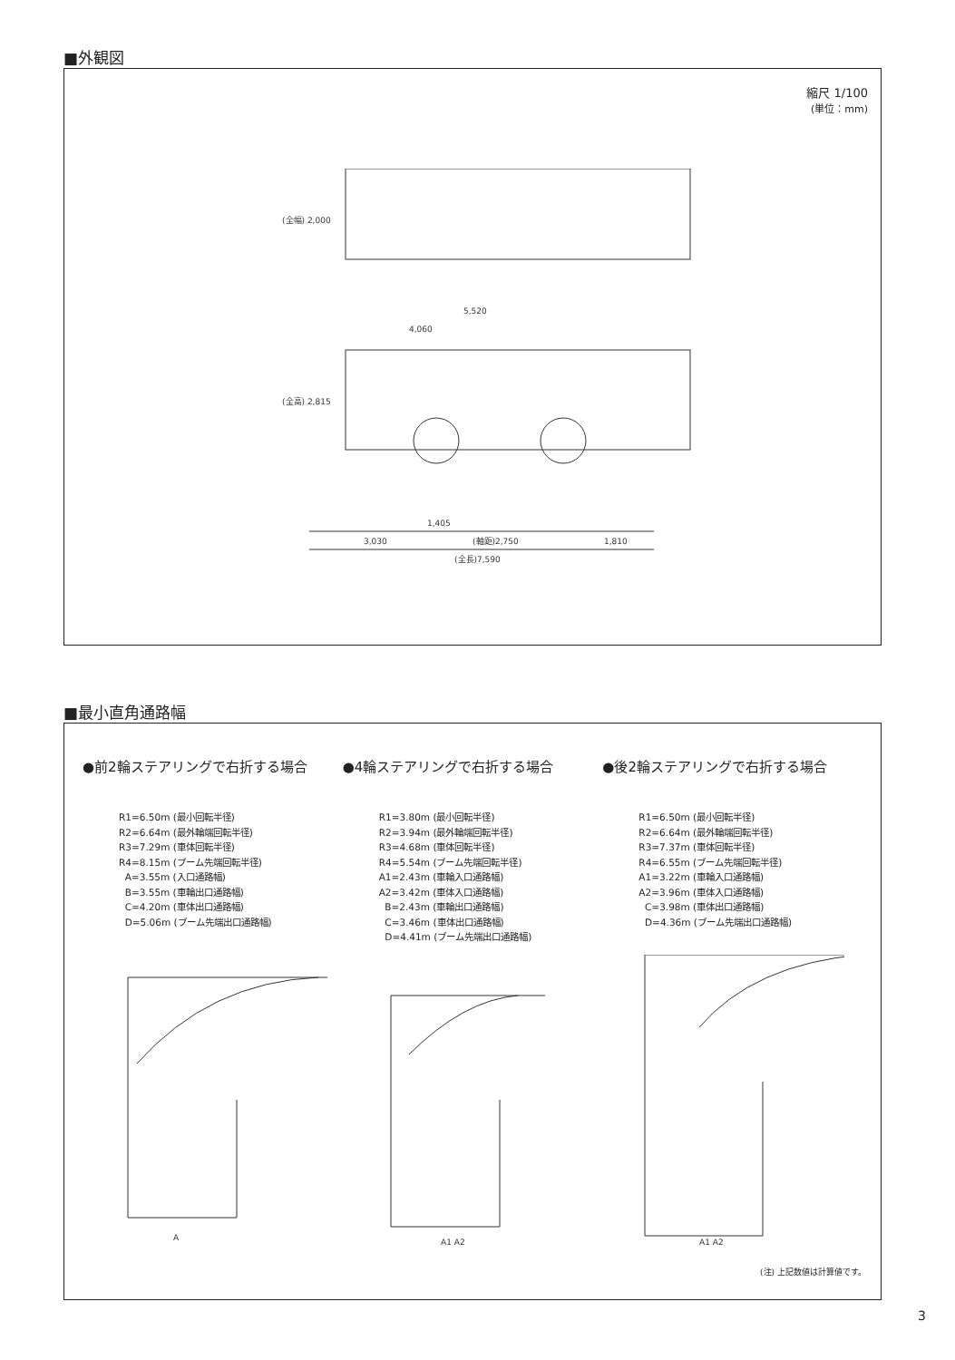■外観図
縮尺 1/100
(単位：mm)
1,405
3,030
(軸距)2,750
1,810
(全長)7,590
5,520
4,060
(全幅) 2,000
(全高) 2,815
■最小直角通路幅
●前2輪ステアリングで右折する場合
R1=6.50m (最小回転半径) R2=6.64m (最外輪端回転半径) R3=7.29m (車体回転半径) R4=8.15m (ブーム先端回転半径) A=3.55m (入口通路幅) B=3.55m (車輪出口通路幅) C=4.20m (車体出口通路幅) D=5.06m (ブーム先端出口通路幅)
●4輪ステアリングで右折する場合
R1=3.80m (最小回転半径) R2=3.94m (最外輪端回転半径) R3=4.68m (車体回転半径) R4=5.54m (ブーム先端回転半径) A1=2.43m (車輪入口通路幅) A2=3.42m (車体入口通路幅) B=2.43m (車輪出口通路幅) C=3.46m (車体出口通路幅) D=4.41m (ブーム先端出口通路幅)
●後2輪ステアリングで右折する場合
R1=6.50m (最小回転半径) R2=6.64m (最外輪端回転半径) R3=7.37m (車体回転半径) R4=6.55m (ブーム先端回転半径) A1=3.22m (車輪入口通路幅) A2=3.96m (車体入口通路幅) C=3.98m (車体出口通路幅) D=4.36m (ブーム先端出口通路幅)
A
A1 A2
A1 A2
(注) 上記数値は計算値です。
3